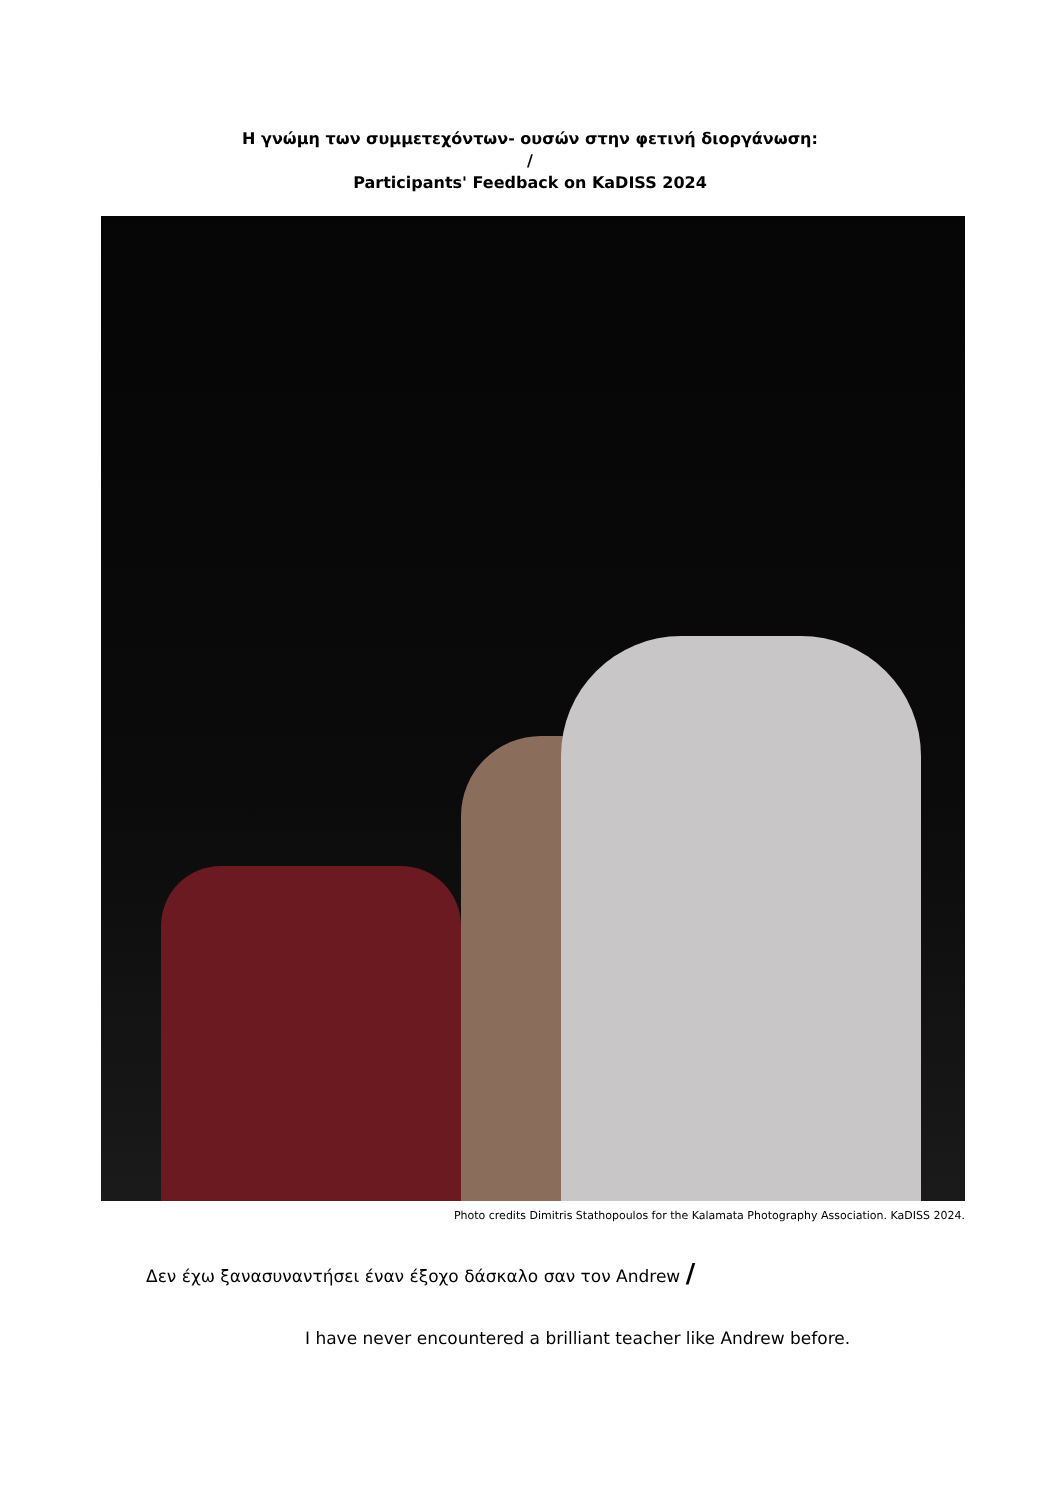Η γνώμη των συμμετεχόντων- ουσών στην φετινή διοργάνωση:
/
Participants' Feedback on KaDISS 2024
Photo credits Dimitris Stathopoulos for the Kalamata Photography Association. KaDISS 2024.
Δεν έχω ξανασυναντήσει έναν έξοχο δάσκαλο σαν τον Andrew /
I have never encountered a brilliant teacher like Andrew before.